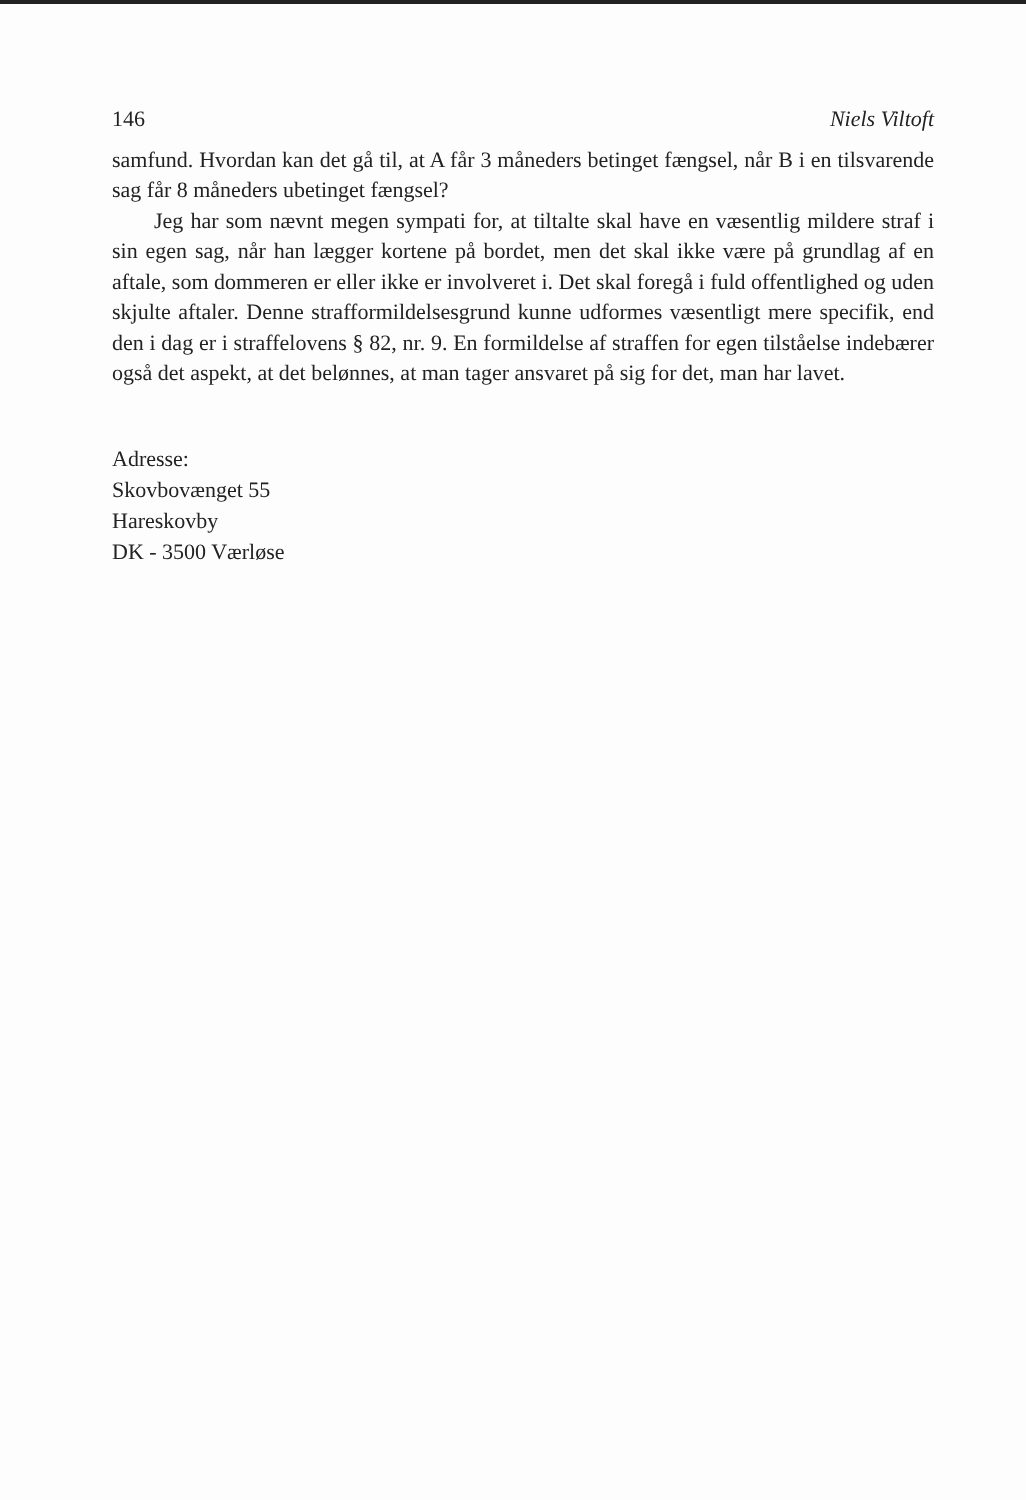146 Niels Viltoft
samfund. Hvordan kan det gå til, at A får 3 måneders betinget fængsel, når B i en tilsvarende sag får 8 måneders ubetinget fængsel?
Jeg har som nævnt megen sympati for, at tiltalte skal have en væsentlig mildere straf i sin egen sag, når han lægger kortene på bordet, men det skal ikke være på grundlag af en aftale, som dommeren er eller ikke er involveret i. Det skal foregå i fuld offentlighed og uden skjulte aftaler. Denne strafformildelsesgrund kunne udformes væsentligt mere specifik, end den i dag er i straffelovens § 82, nr. 9. En formildelse af straffen for egen tilståelse indebærer også det aspekt, at det belønnes, at man tager ansvaret på sig for det, man har lavet.
Adresse:
Skovbovænget 55
Hareskovby
DK - 3500 Værløse